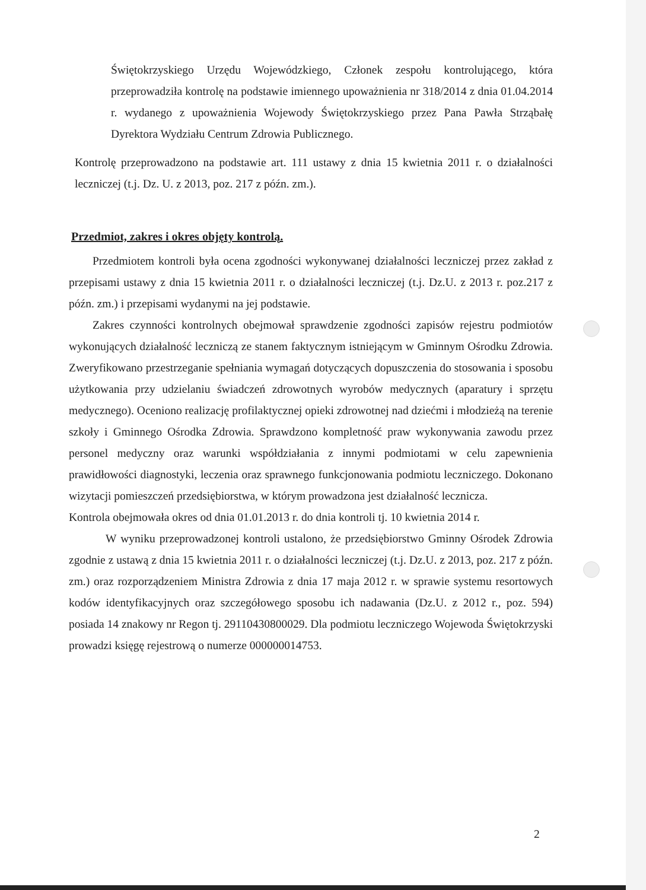Świętokrzyskiego Urzędu Wojewódzkiego, Członek zespołu kontrolującego, która przeprowadziła kontrolę na podstawie imiennego upoważnienia nr 318/2014 z dnia 01.04.2014 r. wydanego z upoważnienia Wojewody Świętokrzyskiego przez Pana Pawła Strząbałę Dyrektora Wydziału Centrum Zdrowia Publicznego.
Kontrolę przeprowadzono na podstawie art. 111 ustawy z dnia 15 kwietnia 2011 r. o działalności leczniczej (t.j. Dz. U. z 2013, poz. 217 z późn. zm.).
Przedmiot, zakres i okres objęty kontrolą.
Przedmiotem kontroli była ocena zgodności wykonywanej działalności leczniczej przez zakład z przepisami ustawy z dnia 15 kwietnia 2011 r. o działalności leczniczej (t.j. Dz.U. z 2013 r. poz.217 z późn. zm.) i przepisami wydanymi na jej podstawie.
Zakres czynności kontrolnych obejmował sprawdzenie zgodności zapisów rejestru podmiotów wykonujących działalność leczniczą ze stanem faktycznym istniejącym w Gminnym Ośrodku Zdrowia. Zweryfikowano przestrzeganie spełniania wymagań dotyczących dopuszczenia do stosowania i sposobu użytkowania przy udzielaniu świadczeń zdrowotnych wyrobów medycznych (aparatury i sprzętu medycznego). Oceniono realizację profilaktycznej opieki zdrowotnej nad dziećmi i młodzieżą na terenie szkoły i Gminnego Ośrodka Zdrowia. Sprawdzono kompletność praw wykonywania zawodu przez personel medyczny oraz warunki współdziałania z innymi podmiotami w celu zapewnienia prawidłowości diagnostyki, leczenia oraz sprawnego funkcjonowania podmiotu leczniczego. Dokonano wizytacji pomieszczeń przedsiębiorstwa, w którym prowadzona jest działalność lecznicza.
Kontrola obejmowała okres od dnia 01.01.2013 r. do dnia kontroli tj. 10 kwietnia 2014 r.
W wyniku przeprowadzonej kontroli ustalono, że przedsiębiorstwo Gminny Ośrodek Zdrowia zgodnie z ustawą z dnia 15 kwietnia 2011 r. o działalności leczniczej (t.j. Dz.U. z 2013, poz. 217 z późn. zm.) oraz rozporządzeniem Ministra Zdrowia z dnia 17 maja 2012 r. w sprawie systemu resortowych kodów identyfikacyjnych oraz szczegółowego sposobu ich nadawania (Dz.U. z 2012 r., poz. 594) posiada 14 znakowy nr Regon tj. 29110430800029. Dla podmiotu leczniczego Wojewoda Świętokrzyski prowadzi księgę rejestrową o numerze 000000014753.
2